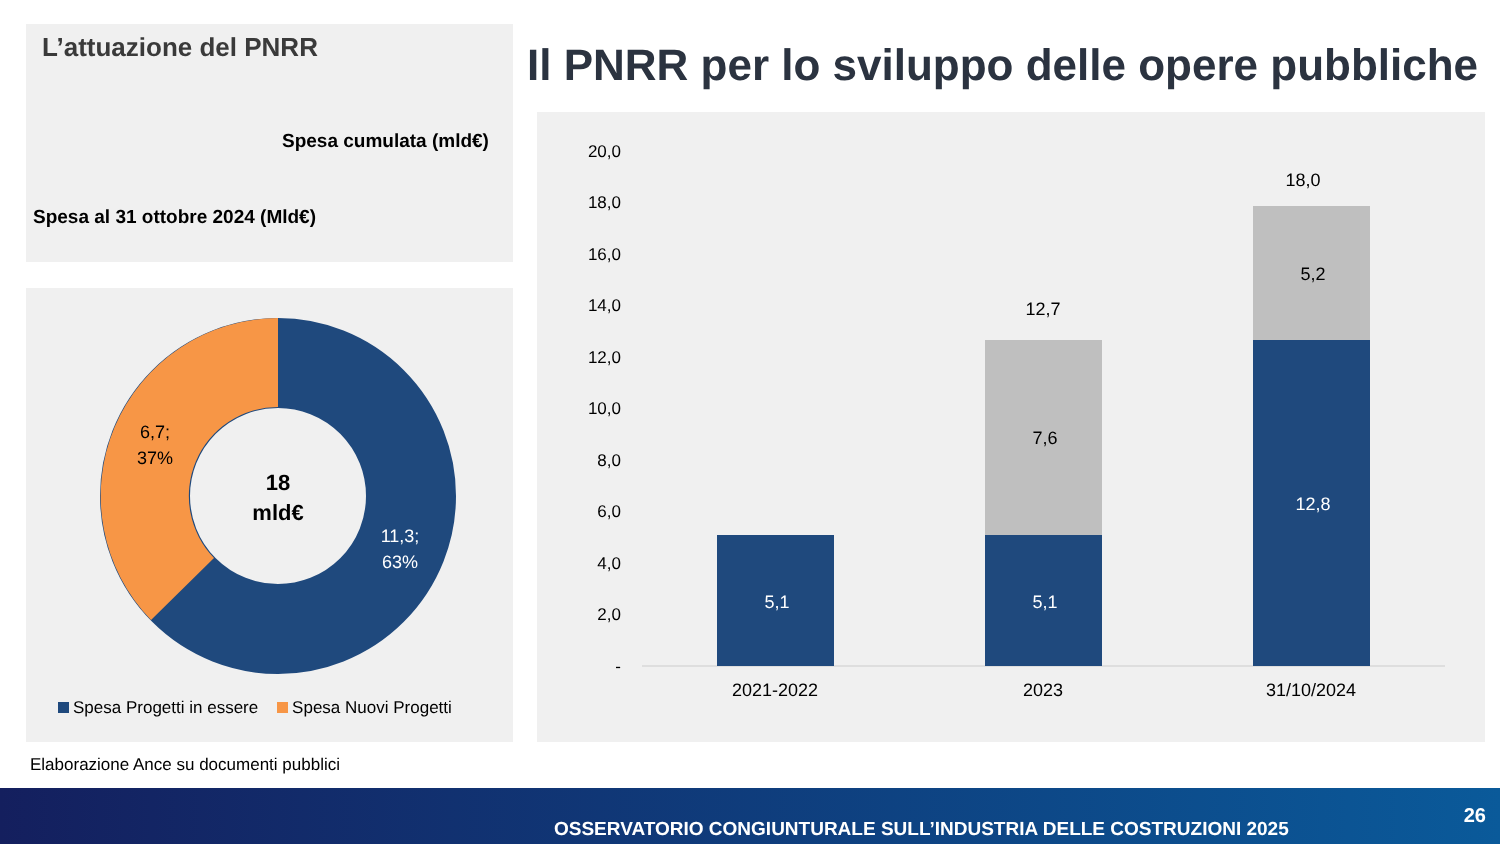L’attuazione del PNRR
Il PNRR per lo sviluppo delle opere pubbliche
Spesa cumulata (mld€)
Spesa al 31 ottobre 2024 (Mld€)
18
mld€
6,7;
37%
11,3;
63%
Spesa Progetti in essere Spesa Nuovi Progetti
20,0
18,0
16,0
14,0
12,0
10,0
8,0
6,0
4,0
2,0
-
5,1
5,1
7,6
12,7
12,8
5,2
18,0
2021-2022
2023
31/10/2024
Elaborazione Ance su documenti pubblici
OSSERVATORIO CONGIUNTURALE SULL’INDUSTRIA DELLE COSTRUZIONI 2025
26